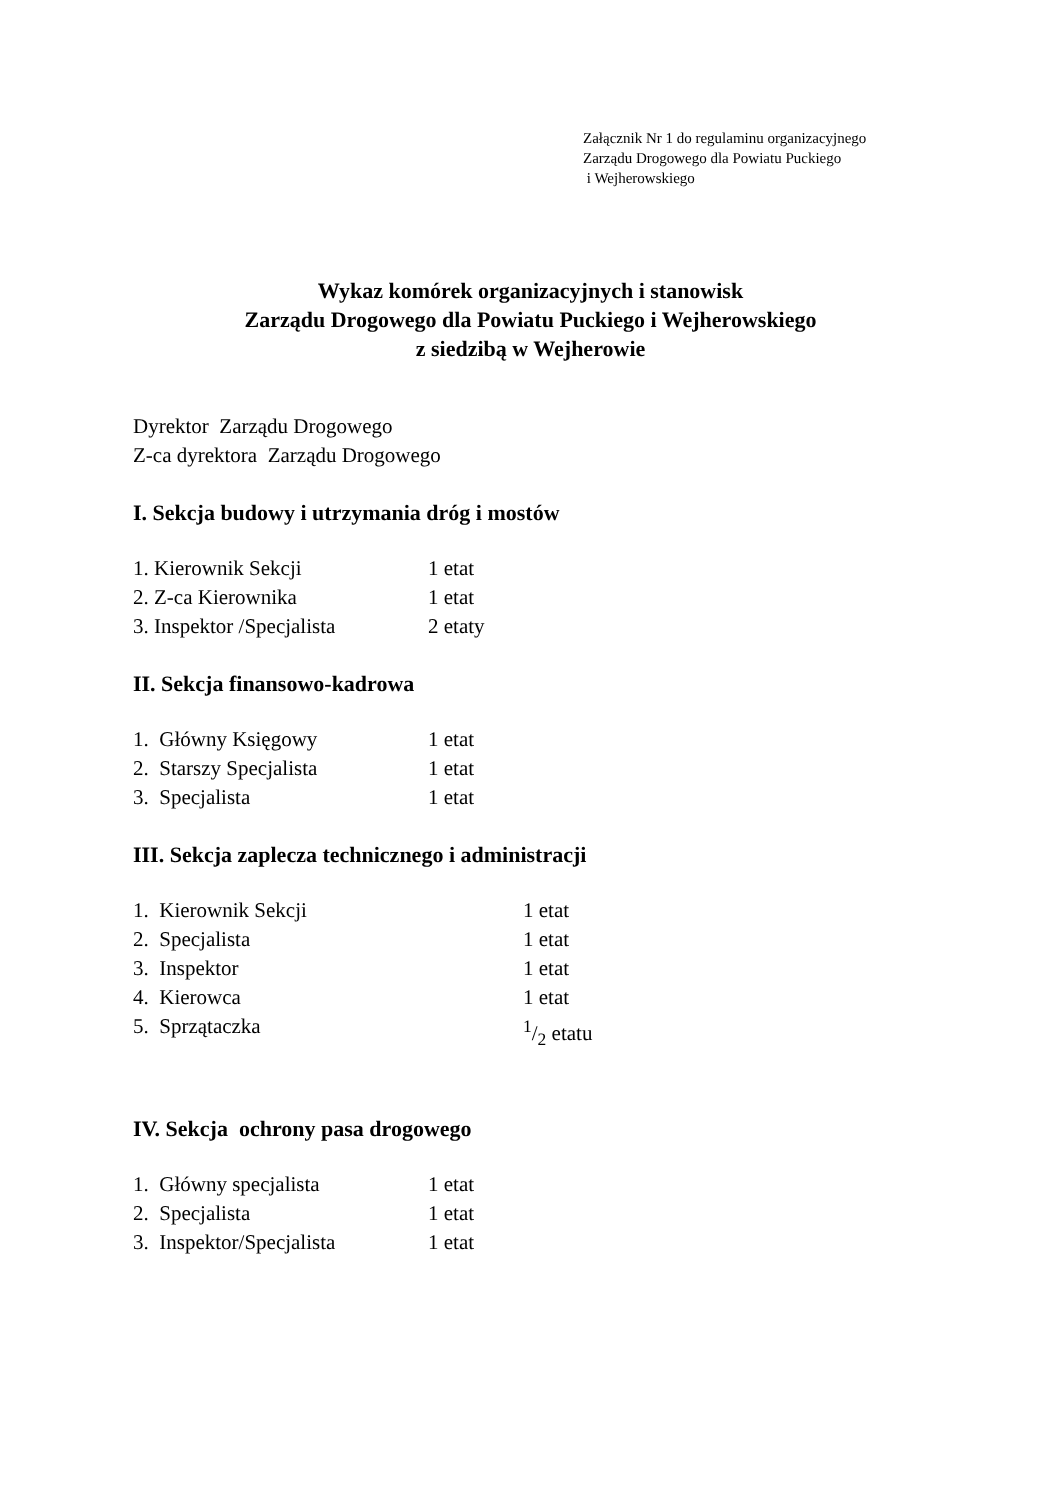Załącznik Nr 1 do regulaminu organizacyjnego
Zarządu Drogowego dla Powiatu Puckiego
i Wejherowskiego
Wykaz komórek organizacyjnych i stanowisk
Zarządu Drogowego dla Powiatu Puckiego i Wejherowskiego
z siedzibą w Wejherowie
Dyrektor Zarządu Drogowego
Z-ca dyrektora Zarządu Drogowego
I. Sekcja budowy i utrzymania dróg i mostów
1. Kierownik Sekcji 1 etat
2. Z-ca Kierownika 1 etat
3. Inspektor /Specjalista 2 etaty
II. Sekcja finansowo-kadrowa
1. Główny Księgowy 1 etat
2. Starszy Specjalista 1 etat
3. Specjalista 1 etat
III. Sekcja zaplecza technicznego i administracji
1. Kierownik Sekcji 1 etat
2. Specjalista 1 etat
3. Inspektor 1 etat
4. Kierowca 1 etat
5. Sprzątaczka 1/2 etatu
IV. Sekcja ochrony pasa drogowego
1. Główny specjalista 1 etat
2. Specjalista 1 etat
3. Inspektor/Specjalista 1 etat